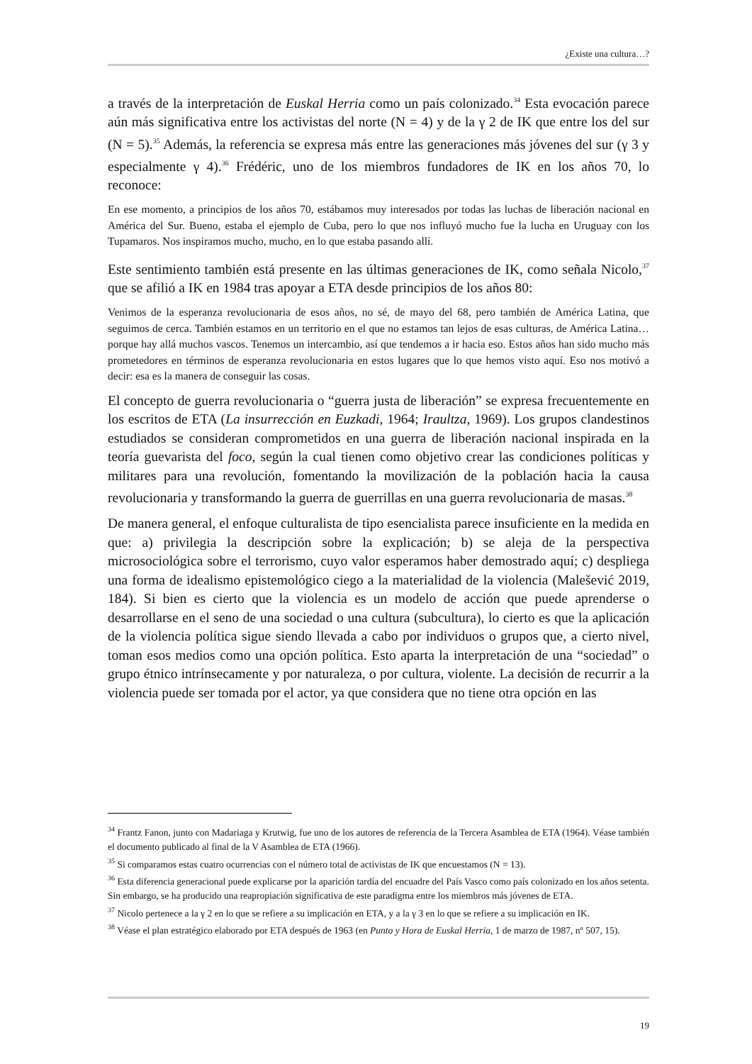¿Existe una cultura…?
a través de la interpretación de Euskal Herria como un país colonizado.<sup>34</sup> Esta evocación parece aún más significativa entre los activistas del norte (N = 4) y de la γ 2 de IK que entre los del sur (N = 5).<sup>35</sup> Además, la referencia se expresa más entre las generaciones más jóvenes del sur (γ 3 y especialmente γ 4).<sup>36</sup> Frédéric, uno de los miembros fundadores de IK en los años 70, lo reconoce:
En ese momento, a principios de los años 70, estábamos muy interesados por todas las luchas de liberación nacional en América del Sur. Bueno, estaba el ejemplo de Cuba, pero lo que nos influyó mucho fue la lucha en Uruguay con los Tupamaros. Nos inspiramos mucho, mucho, en lo que estaba pasando allí.
Este sentimiento también está presente en las últimas generaciones de IK, como señala Nicolo,<sup>37</sup> que se afilió a IK en 1984 tras apoyar a ETA desde principios de los años 80:
Venimos de la esperanza revolucionaria de esos años, no sé, de mayo del 68, pero también de América Latina, que seguimos de cerca. También estamos en un territorio en el que no estamos tan lejos de esas culturas, de América Latina… porque hay allá muchos vascos. Tenemos un intercambio, así que tendemos a ir hacia eso. Estos años han sido mucho más prometedores en términos de esperanza revolucionaria en estos lugares que lo que hemos visto aquí. Eso nos motivó a decir: esa es la manera de conseguir las cosas.
El concepto de guerra revolucionaria o “guerra justa de liberación” se expresa frecuentemente en los escritos de ETA (La insurrección en Euzkadi, 1964; Iraultza, 1969). Los grupos clandestinos estudiados se consideran comprometidos en una guerra de liberación nacional inspirada en la teoría guevarista del foco, según la cual tienen como objetivo crear las condiciones políticas y militares para una revolución, fomentando la movilización de la población hacia la causa revolucionaria y transformando la guerra de guerrillas en una guerra revolucionaria de masas.<sup>38</sup>
De manera general, el enfoque culturalista de tipo esencialista parece insuficiente en la medida en que: a) privilegia la descripción sobre la explicación; b) se aleja de la perspectiva microsociológica sobre el terrorismo, cuyo valor esperamos haber demostrado aquí; c) despliega una forma de idealismo epistemológico ciego a la materialidad de la violencia (Malešević 2019, 184). Si bien es cierto que la violencia es un modelo de acción que puede aprenderse o desarrollarse en el seno de una sociedad o una cultura (subcultura), lo cierto es que la aplicación de la violencia política sigue siendo llevada a cabo por individuos o grupos que, a cierto nivel, toman esos medios como una opción política. Esto aparta la interpretación de una “sociedad” o grupo étnico intrínsecamente y por naturaleza, o por cultura, violente. La decisión de recurrir a la violencia puede ser tomada por el actor, ya que considera que no tiene otra opción en las
<sup>34</sup> Frantz Fanon, junto con Madariaga y Krutwig, fue uno de los autores de referencia de la Tercera Asamblea de ETA (1964). Véase también el documento publicado al final de la V Asamblea de ETA (1966).
<sup>35</sup> Si comparamos estas cuatro ocurrencias con el número total de activistas de IK que encuestamos (N = 13).
<sup>36</sup> Esta diferencia generacional puede explicarse por la aparición tardía del encuadre del País Vasco como país colonizado en los años setenta. Sin embargo, se ha producido una reapropiación significativa de este paradigma entre los miembros más jóvenes de ETA.
<sup>37</sup> Nicolo pertenece a la γ 2 en lo que se refiere a su implicación en ETA, y a la γ 3 en lo que se refiere a su implicación en IK.
<sup>38</sup> Véase el plan estratégico elaborado por ETA después de 1963 (en Punto y Hora de Euskal Herria, 1 de marzo de 1987, nº 507, 15).
19